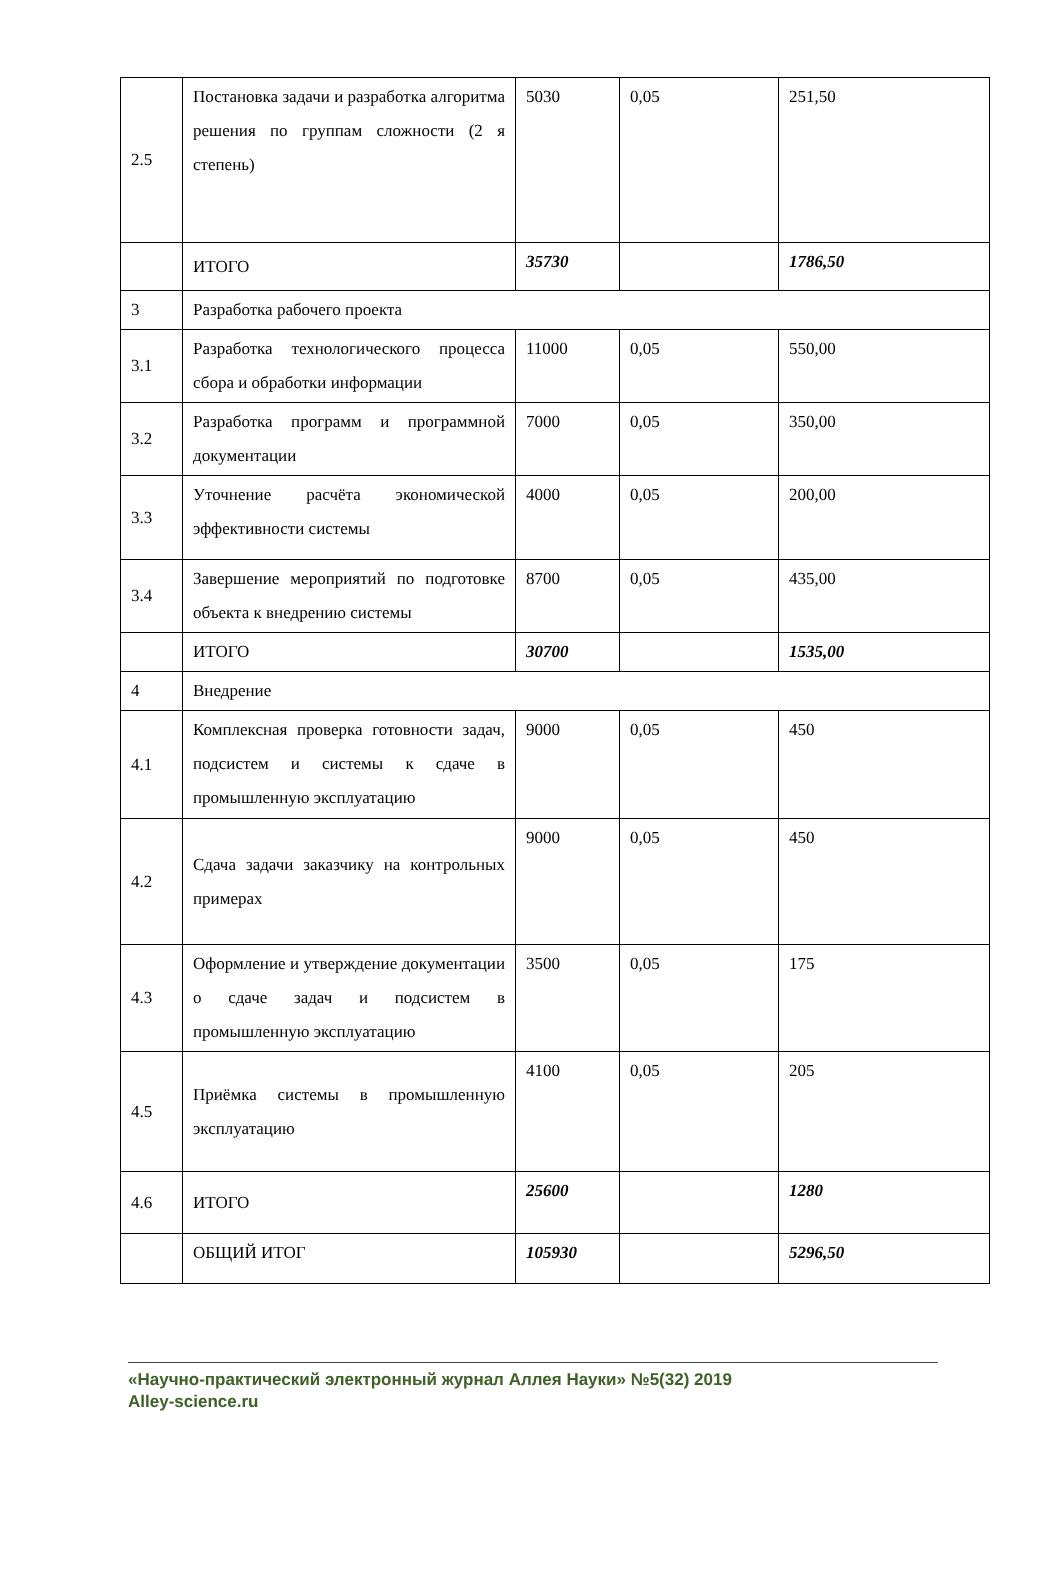| 2.5 | Постановка задачи и разработка алгоритма решения по группам сложности (2 я степень) | 5030 | 0,05 | 251,50 |
| | ИТОГО | 35730 | | 1786,50 |
| 3 | Разработка рабочего проекта | | | |
| 3.1 | Разработка технологического процесса сбора и обработки информации | 11000 | 0,05 | 550,00 |
| 3.2 | Разработка программ и программной документации | 7000 | 0,05 | 350,00 |
| 3.3 | Уточнение расчёта экономической эффективности системы | 4000 | 0,05 | 200,00 |
| 3.4 | Завершение мероприятий по подготовке объекта к внедрению системы | 8700 | 0,05 | 435,00 |
| | ИТОГО | 30700 | | 1535,00 |
| 4 | Внедрение | | | |
| 4.1 | Комплексная проверка готовности задач, подсистем и системы к сдаче в промышленную эксплуатацию | 9000 | 0,05 | 450 |
| 4.2 | Сдача задачи заказчику на контрольных примерах | 9000 | 0,05 | 450 |
| 4.3 | Оформление и утверждение документации о сдаче задач и подсистем в промышленную эксплуатацию | 3500 | 0,05 | 175 |
| 4.5 | Приёмка системы в промышленную эксплуатацию | 4100 | 0,05 | 205 |
| 4.6 | ИТОГО | 25600 | | 1280 |
| | ОБЩИЙ ИТОГ | 105930 | | 5296,50 |
«Научно-практический электронный журнал Аллея Науки» №5(32) 2019
Alley-science.ru